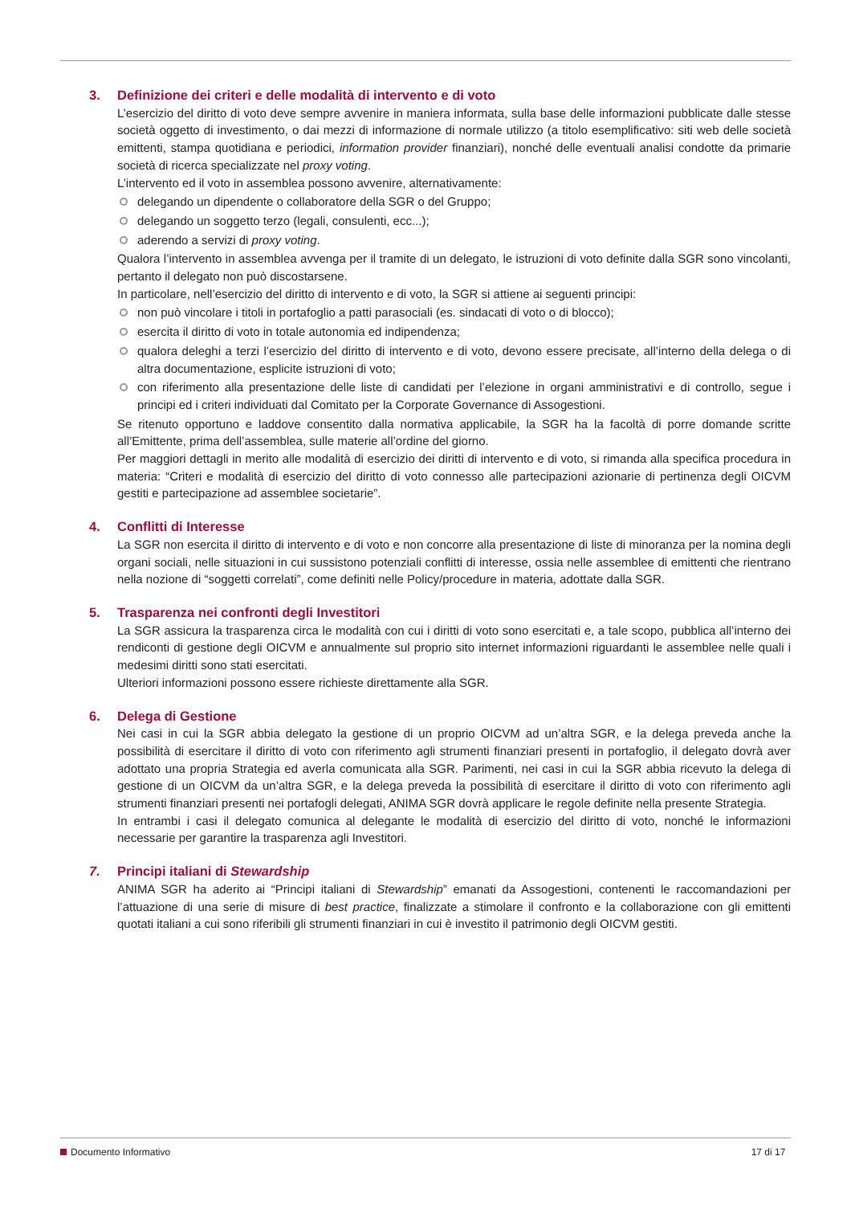3. Definizione dei criteri e delle modalità di intervento e di voto
L’esercizio del diritto di voto deve sempre avvenire in maniera informata, sulla base delle informazioni pubblicate dalle stesse società oggetto di investimento, o dai mezzi di informazione di normale utilizzo (a titolo esemplificativo: siti web delle società emittenti, stampa quotidiana e periodici, information provider finanziari), nonché delle eventuali analisi condotte da primarie società di ricerca specializzate nel proxy voting.
L’intervento ed il voto in assemblea possono avvenire, alternativamente:
delegando un dipendente o collaboratore della SGR o del Gruppo;
delegando un soggetto terzo (legali, consulenti, ecc...);
aderendo a servizi di proxy voting.
Qualora l’intervento in assemblea avvenga per il tramite di un delegato, le istruzioni di voto definite dalla SGR sono vincolanti, pertanto il delegato non può discostarsene.
In particolare, nell’esercizio del diritto di intervento e di voto, la SGR si attiene ai seguenti principi:
non può vincolare i titoli in portafoglio a patti parasociali (es. sindacati di voto o di blocco);
esercita il diritto di voto in totale autonomia ed indipendenza;
qualora deleghi a terzi l’esercizio del diritto di intervento e di voto, devono essere precisate, all’interno della delega o di altra documentazione, esplicite istruzioni di voto;
con riferimento alla presentazione delle liste di candidati per l’elezione in organi amministrativi e di controllo, segue i principi ed i criteri individuati dal Comitato per la Corporate Governance di Assogestioni.
Se ritenuto opportuno e laddove consentito dalla normativa applicabile, la SGR ha la facoltà di porre domande scritte all’Emittente, prima dell’assemblea, sulle materie all’ordine del giorno.
Per maggiori dettagli in merito alle modalità di esercizio dei diritti di intervento e di voto, si rimanda alla specifica procedura in materia: “Criteri e modalità di esercizio del diritto di voto connesso alle partecipazioni azionarie di pertinenza degli OICVM gestiti e partecipazione ad assemblee societarie”.
4. Conflitti di Interesse
La SGR non esercita il diritto di intervento e di voto e non concorre alla presentazione di liste di minoranza per la nomina degli organi sociali, nelle situazioni in cui sussistono potenziali conflitti di interesse, ossia nelle assemblee di emittenti che rientrano nella nozione di “soggetti correlati”, come definiti nelle Policy/procedure in materia, adottate dalla SGR.
5. Trasparenza nei confronti degli Investitori
La SGR assicura la trasparenza circa le modalità con cui i diritti di voto sono esercitati e, a tale scopo, pubblica all’interno dei rendiconti di gestione degli OICVM e annualmente sul proprio sito internet informazioni riguardanti le assemblee nelle quali i medesimi diritti sono stati esercitati.
Ulteriori informazioni possono essere richieste direttamente alla SGR.
6. Delega di Gestione
Nei casi in cui la SGR abbia delegato la gestione di un proprio OICVM ad un’altra SGR, e la delega preveda anche la possibilità di esercitare il diritto di voto con riferimento agli strumenti finanziari presenti in portafoglio, il delegato dovrà aver adottato una propria Strategia ed averla comunicata alla SGR. Parimenti, nei casi in cui la SGR abbia ricevuto la delega di gestione di un OICVM da un’altra SGR, e la delega preveda la possibilità di esercitare il diritto di voto con riferimento agli strumenti finanziari presenti nei portafogli delegati, ANIMA SGR dovrà applicare le regole definite nella presente Strategia.
In entrambi i casi il delegato comunica al delegante le modalità di esercizio del diritto di voto, nonché le informazioni necessarie per garantire la trasparenza agli Investitori.
7. Principi italiani di Stewardship
ANIMA SGR ha aderito ai “Principi italiani di Stewardship” emanati da Assogestioni, contenenti le raccomandazioni per l’attuazione di una serie di misure di best practice, finalizzate a stimolare il confronto e la collaborazione con gli emittenti quotati italiani a cui sono riferibili gli strumenti finanziari in cui è investito il patrimonio degli OICVM gestiti.
Documento Informativo 17 di 17